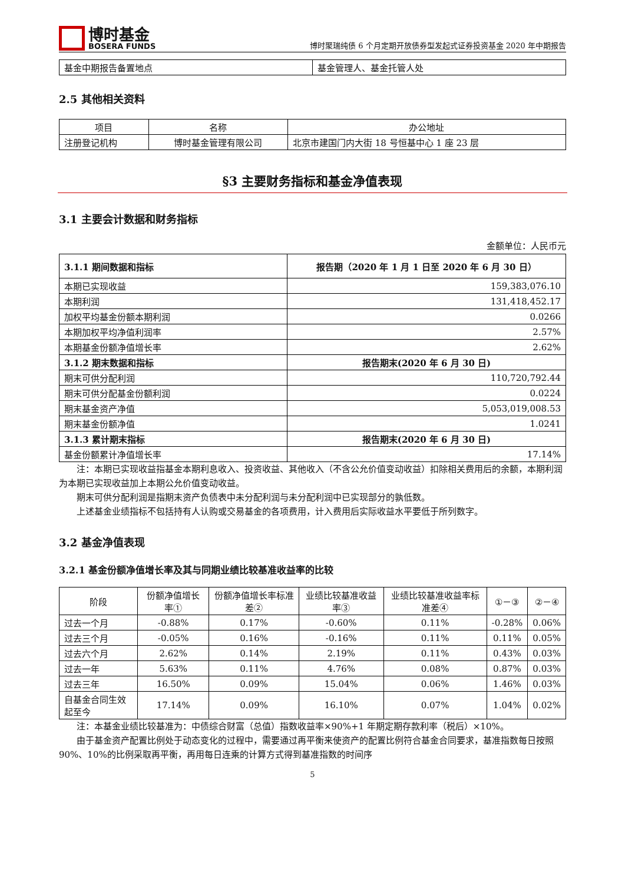博时基金
BOSERA FUNDS
博时聚瑞纯债 6 个月定期开放债券型发起式证券投资基金 2020 年中期报告
| 基金中期报告备置地点 | 基金管理人、基金托管人处 |
2.5 其他相关资料
| 项目 | 名称 | 办公地址 |
| 注册登记机构 | 博时基金管理有限公司 | 北京市建国门内大街 18 号恒基中心 1 座 23 层 |
§3 主要财务指标和基金净值表现
3.1 主要会计数据和财务指标
金额单位：人民币元
| 3.1.1 期间数据和指标 | 报告期（2020 年 1 月 1 日至 2020 年 6 月 30 日） |
| --- | --- |
| 本期已实现收益 | 159,383,076.10 |
| 本期利润 | 131,418,452.17 |
| 加权平均基金份额本期利润 | 0.0266 |
| 本期加权平均净值利润率 | 2.57% |
| 本期基金份额净值增长率 | 2.62% |
| 3.1.2 期末数据和指标 | 报告期末(2020 年 6 月 30 日) |
| 期末可供分配利润 | 110,720,792.44 |
| 期末可供分配基金份额利润 | 0.0224 |
| 期末基金资产净值 | 5,053,019,008.53 |
| 期末基金份额净值 | 1.0241 |
| 3.1.3 累计期末指标 | 报告期末(2020 年 6 月 30 日) |
| 基金份额累计净值增长率 | 17.14% |
注：本期已实现收益指基金本期利息收入、投资收益、其他收入（不含公允价值变动收益）扣除相关费用后的余额，本期利润为本期已实现收益加上本期公允价值变动收益。
期末可供分配利润是指期末资产负债表中未分配利润与未分配利润中已实现部分的孰低数。
上述基金业绩指标不包括持有人认购或交易基金的各项费用，计入费用后实际收益水平要低于所列数字。
3.2 基金净值表现
3.2.1 基金份额净值增长率及其与同期业绩比较基准收益率的比较
| 阶段 | 份额净值增长率① | 份额净值增长率标准差② | 业绩比较基准收益率③ | 业绩比较基准收益率标准差④ | ①－③ | ②－④ |
| --- | --- | --- | --- | --- | --- | --- |
| 过去一个月 | -0.88% | 0.17% | -0.60% | 0.11% | -0.28% | 0.06% |
| 过去三个月 | -0.05% | 0.16% | -0.16% | 0.11% | 0.11% | 0.05% |
| 过去六个月 | 2.62% | 0.14% | 2.19% | 0.11% | 0.43% | 0.03% |
| 过去一年 | 5.63% | 0.11% | 4.76% | 0.08% | 0.87% | 0.03% |
| 过去三年 | 16.50% | 0.09% | 15.04% | 0.06% | 1.46% | 0.03% |
| 自基金合同生效起至今 | 17.14% | 0.09% | 16.10% | 0.07% | 1.04% | 0.02% |
注：本基金业绩比较基准为：中债综合财富（总值）指数收益率×90%+1 年期定期存款利率（税后）×10%。
由于基金资产配置比例处于动态变化的过程中，需要通过再平衡来使资产的配置比例符合基金合同要求，基准指数每日按照 90%、10%的比例采取再平衡，再用每日连乘的计算方式得到基准指数的时间序
5